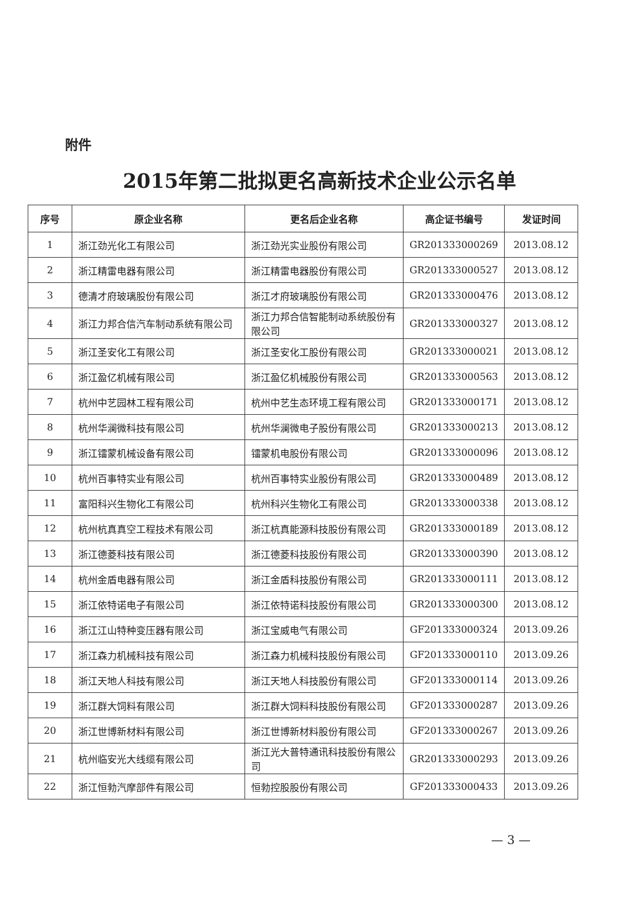附件
2015年第二批拟更名高新技术企业公示名单
| 序号 | 原企业名称 | 更名后企业名称 | 高企证书编号 | 发证时间 |
| --- | --- | --- | --- | --- |
| 1 | 浙江劲光化工有限公司 | 浙江劲光实业股份有限公司 | GR201333000269 | 2013.08.12 |
| 2 | 浙江精雷电器有限公司 | 浙江精雷电器股份有限公司 | GR201333000527 | 2013.08.12 |
| 3 | 德清才府玻璃股份有限公司 | 浙江才府玻璃股份有限公司 | GR201333000476 | 2013.08.12 |
| 4 | 浙江力邦合信汽车制动系统有限公司 | 浙江力邦合信智能制动系统股份有限公司 | GR201333000327 | 2013.08.12 |
| 5 | 浙江圣安化工有限公司 | 浙江圣安化工股份有限公司 | GR201333000021 | 2013.08.12 |
| 6 | 浙江盈亿机械有限公司 | 浙江盈亿机械股份有限公司 | GR201333000563 | 2013.08.12 |
| 7 | 杭州中艺园林工程有限公司 | 杭州中艺生态环境工程有限公司 | GR201333000171 | 2013.08.12 |
| 8 | 杭州华澜微科技有限公司 | 杭州华澜微电子股份有限公司 | GR201333000213 | 2013.08.12 |
| 9 | 浙江镭蒙机械设备有限公司 | 镭蒙机电股份有限公司 | GR201333000096 | 2013.08.12 |
| 10 | 杭州百事特实业有限公司 | 杭州百事特实业股份有限公司 | GR201333000489 | 2013.08.12 |
| 11 | 富阳科兴生物化工有限公司 | 杭州科兴生物化工有限公司 | GR201333000338 | 2013.08.12 |
| 12 | 杭州杭真真空工程技术有限公司 | 浙江杭真能源科技股份有限公司 | GR201333000189 | 2013.08.12 |
| 13 | 浙江德菱科技有限公司 | 浙江德菱科技股份有限公司 | GR201333000390 | 2013.08.12 |
| 14 | 杭州金盾电器有限公司 | 浙江金盾科技股份有限公司 | GR201333000111 | 2013.08.12 |
| 15 | 浙江依特诺电子有限公司 | 浙江依特诺科技股份有限公司 | GR201333000300 | 2013.08.12 |
| 16 | 浙江江山特种变压器有限公司 | 浙江宝威电气有限公司 | GF201333000324 | 2013.09.26 |
| 17 | 浙江森力机械科技有限公司 | 浙江森力机械科技股份有限公司 | GF201333000110 | 2013.09.26 |
| 18 | 浙江天地人科技有限公司 | 浙江天地人科技股份有限公司 | GF201333000114 | 2013.09.26 |
| 19 | 浙江群大饲料有限公司 | 浙江群大饲料科技股份有限公司 | GF201333000287 | 2013.09.26 |
| 20 | 浙江世博新材料有限公司 | 浙江世博新材料股份有限公司 | GF201333000267 | 2013.09.26 |
| 21 | 杭州临安光大线缆有限公司 | 浙江光大普特通讯科技股份有限公司 | GR201333000293 | 2013.09.26 |
| 22 | 浙江恒勃汽摩部件有限公司 | 恒勃控股股份有限公司 | GF201333000433 | 2013.09.26 |
— 3 —